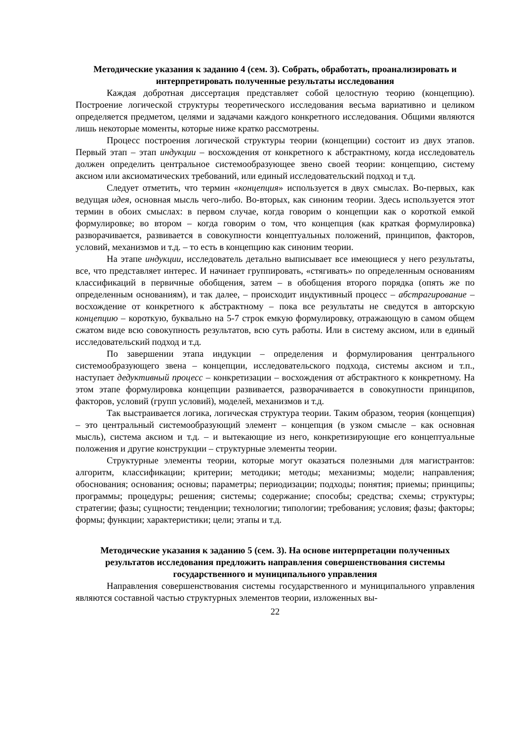Методические указания к заданию 4 (сем. 3). Собрать, обработать, проанализировать и интерпретировать полученные результаты исследования
Каждая добротная диссертация представляет собой целостную теорию (концепцию). Построение логической структуры теоретического исследования весьма вариативно и целиком определяется предметом, целями и задачами каждого конкретного исследования. Общими являются лишь некоторые моменты, которые ниже кратко рассмотрены.
Процесс построения логической структуры теории (концепции) состоит из двух этапов. Первый этап – этап индукции – восхождения от конкретного к абстрактному, когда исследователь должен определить центральное системообразующее звено своей теории: концепцию, систему аксиом или аксиоматических требований, или единый исследовательский подход и т.д.
Следует отметить, что термин «концепция» используется в двух смыслах. Во-первых, как ведущая идея, основная мысль чего-либо. Во-вторых, как синоним теории. Здесь используется этот термин в обоих смыслах: в первом случае, когда говорим о концепции как о короткой емкой формулировке; во втором – когда говорим о том, что концепция (как краткая формулировка) разворачивается, развивается в совокупности концептуальных положений, принципов, факторов, условий, механизмов и т.д. – то есть в концепцию как синоним теории.
На этапе индукции, исследователь детально выписывает все имеющиеся у него результаты, все, что представляет интерес. И начинает группировать, «стягивать» по определенным основаниям классификаций в первичные обобщения, затем – в обобщения второго порядка (опять же по определенным основаниям), и так далее, – происходит индуктивный процесс – абстрагирование – восхождение от конкретного к абстрактному – пока все результаты не сведутся в авторскую концепцию – короткую, буквально на 5-7 строк емкую формулировку, отражающую в самом общем сжатом виде всю совокупность результатов, всю суть работы. Или в систему аксиом, или в единый исследовательский подход и т.д.
По завершении этапа индукции – определения и формулирования центрального системообразующего звена – концепции, исследовательского подхода, системы аксиом и т.п., наступает дедуктивный процесс – конкретизации – восхождения от абстрактного к конкретному. На этом этапе формулировка концепции развивается, разворачивается в совокупности принципов, факторов, условий (групп условий), моделей, механизмов и т.д.
Так выстраивается логика, логическая структура теории. Таким образом, теория (концепция) – это центральный системообразующий элемент – концепция (в узком смысле – как основная мысль), система аксиом и т.д. – и вытекающие из него, конкретизирующие его концептуальные положения и другие конструкции – структурные элементы теории.
Структурные элементы теории, которые могут оказаться полезными для магистрантов: алгоритм, классификации; критерии; методики; методы; механизмы; модели; направления; обоснования; основания; основы; параметры; периодизации; подходы; понятия; приемы; принципы; программы; процедуры; решения; системы; содержание; способы; средства; схемы; структуры; стратегии; фазы; сущности; тенденции; технологии; типологии; требования; условия; фазы; факторы; формы; функции; характеристики; цели; этапы и т.д.
Методические указания к заданию 5 (сем. 3). На основе интерпретации полученных результатов исследования предложить направления совершенствования системы государственного и муниципального управления
Направления совершенствования системы государственного и муниципального управления являются составной частью структурных элементов теории, изложенных вы-
22